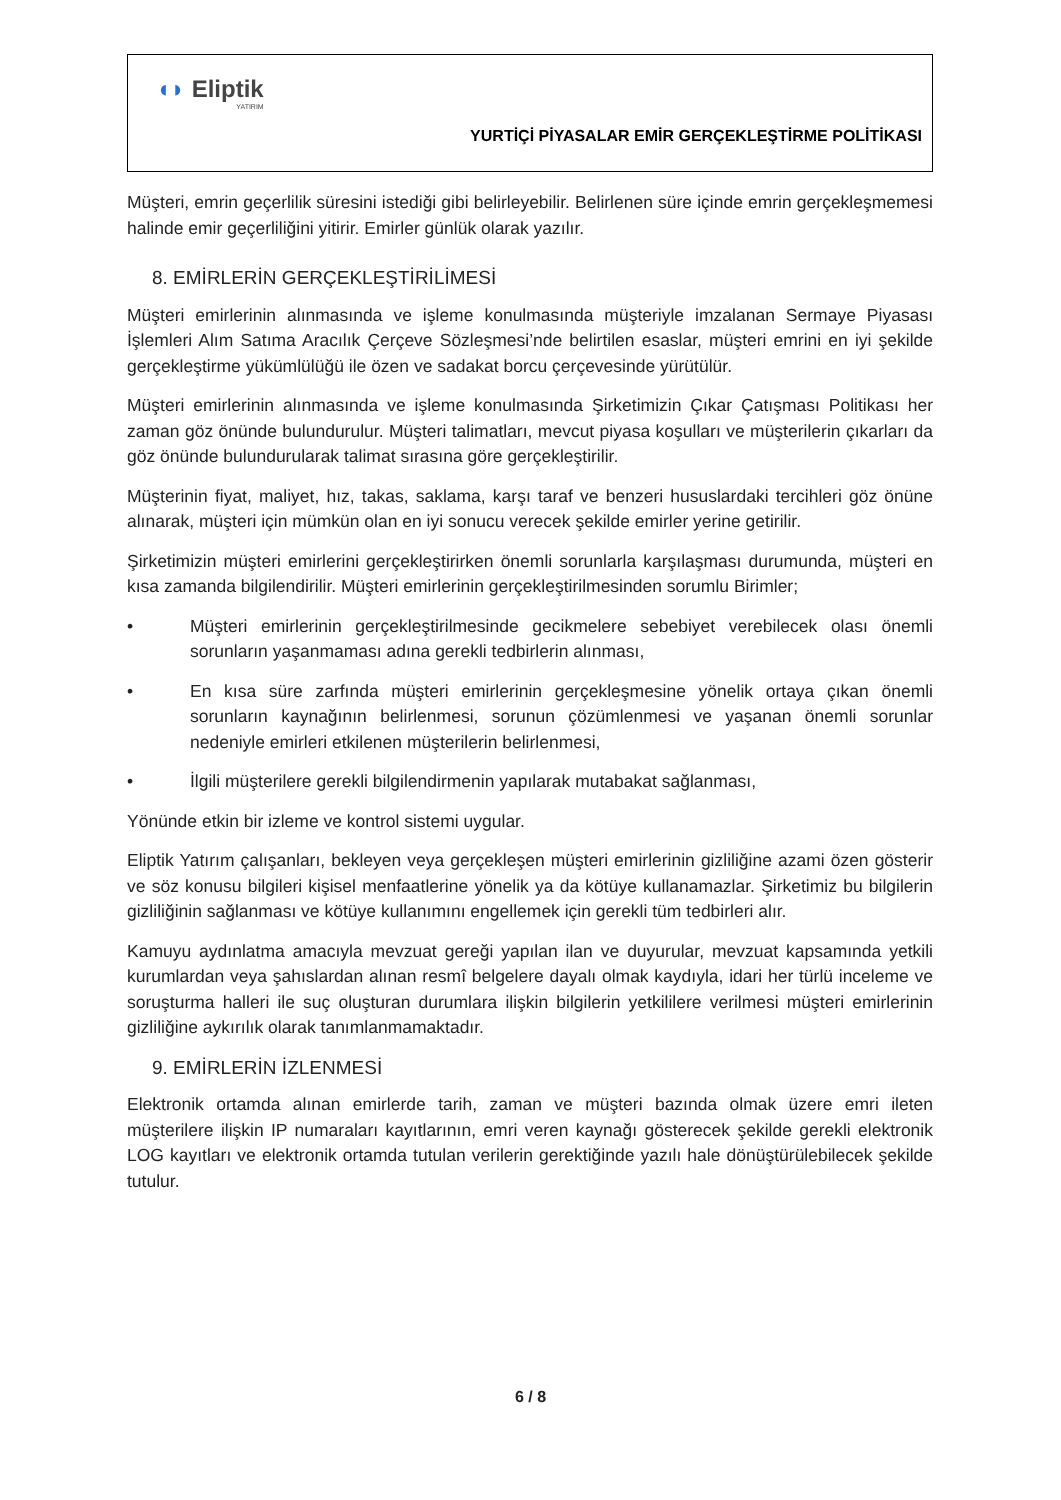◖◗ Eliptik
YATIRIM
YURTİÇİ PİYASALAR EMİR GERÇEKLEŞTİRME POLİTİKASI
Müşteri, emrin geçerlilik süresini istediği gibi belirleyebilir. Belirlenen süre içinde emrin gerçekleşmemesi halinde emir geçerliliğini yitirir. Emirler günlük olarak yazılır.
8. EMİRLERİN GERÇEKLEŞTİRİLİMESİ
Müşteri emirlerinin alınmasında ve işleme konulmasında müşteriyle imzalanan Sermaye Piyasası İşlemleri Alım Satıma Aracılık Çerçeve Sözleşmesi’nde belirtilen esaslar, müşteri emrini en iyi şekilde gerçekleştirme yükümlülüğü ile özen ve sadakat borcu çerçevesinde yürütülür.
Müşteri emirlerinin alınmasında ve işleme konulmasında Şirketimizin Çıkar Çatışması Politikası her zaman göz önünde bulundurulur. Müşteri talimatları, mevcut piyasa koşulları ve müşterilerin çıkarları da göz önünde bulundurularak talimat sırasına göre gerçekleştirilir.
Müşterinin fiyat, maliyet, hız, takas, saklama, karşı taraf ve benzeri hususlardaki tercihleri göz önüne alınarak, müşteri için mümkün olan en iyi sonucu verecek şekilde emirler yerine getirilir.
Şirketimizin müşteri emirlerini gerçekleştirirken önemli sorunlarla karşılaşması durumunda, müşteri en kısa zamanda bilgilendirilir. Müşteri emirlerinin gerçekleştirilmesinden sorumlu Birimler;
• Müşteri emirlerinin gerçekleştirilmesinde gecikmelere sebebiyet verebilecek olası önemli sorunların yaşanmaması adına gerekli tedbirlerin alınması,
• En kısa süre zarfında müşteri emirlerinin gerçekleşmesine yönelik ortaya çıkan önemli sorunların kaynağının belirlenmesi, sorunun çözümlenmesi ve yaşanan önemli sorunlar nedeniyle emirleri etkilenen müşterilerin belirlenmesi,
• İlgili müşterilere gerekli bilgilendirmenin yapılarak mutabakat sağlanması,
Yönünde etkin bir izleme ve kontrol sistemi uygular.
Eliptik Yatırım çalışanları, bekleyen veya gerçekleşen müşteri emirlerinin gizliliğine azami özen gösterir ve söz konusu bilgileri kişisel menfaatlerine yönelik ya da kötüye kullanamazlar. Şirketimiz bu bilgilerin gizliliğinin sağlanması ve kötüye kullanımını engellemek için gerekli tüm tedbirleri alır.
Kamuyu aydınlatma amacıyla mevzuat gereği yapılan ilan ve duyurular, mevzuat kapsamında yetkili kurumlardan veya şahıslardan alınan resmî belgelere dayalı olmak kaydıyla, idari her türlü inceleme ve soruşturma halleri ile suç oluşturan durumlara ilişkin bilgilerin yetkililere verilmesi müşteri emirlerinin gizliliğine aykırılık olarak tanımlanmamaktadır.
9. EMİRLERİN İZLENMESİ
Elektronik ortamda alınan emirlerde tarih, zaman ve müşteri bazında olmak üzere emri ileten müşterilere ilişkin IP numaraları kayıtlarının, emri veren kaynağı gösterecek şekilde gerekli elektronik LOG kayıtları ve elektronik ortamda tutulan verilerin gerektiğinde yazılı hale dönüştürülebilecek şekilde tutulur.
6 / 8